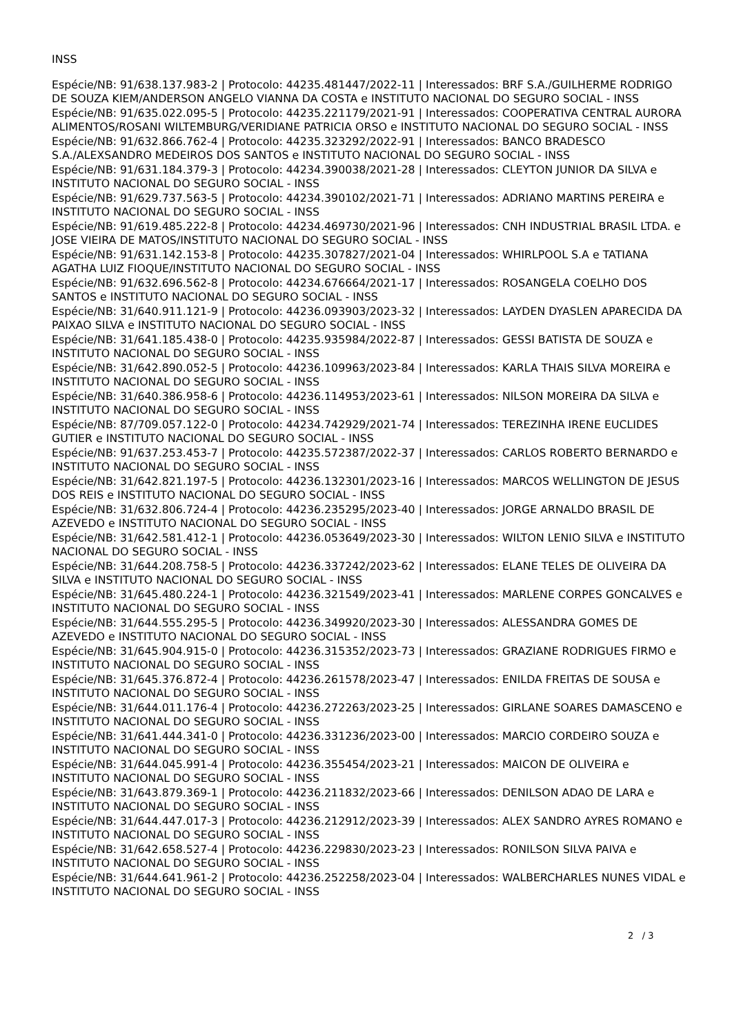INSS
Espécie/NB: 91/638.137.983-2 | Protocolo: 44235.481447/2022-11 | Interessados: BRF S.A./GUILHERME RODRIGO DE SOUZA KIEM/ANDERSON ANGELO VIANNA DA COSTA e INSTITUTO NACIONAL DO SEGURO SOCIAL - INSS
Espécie/NB: 91/635.022.095-5 | Protocolo: 44235.221179/2021-91 | Interessados: COOPERATIVA CENTRAL AURORA ALIMENTOS/ROSANI WILTEMBURG/VERIDIANE PATRICIA ORSO e INSTITUTO NACIONAL DO SEGURO SOCIAL - INSS
Espécie/NB: 91/632.866.762-4 | Protocolo: 44235.323292/2022-91 | Interessados: BANCO BRADESCO S.A./ALEXSANDRO MEDEIROS DOS SANTOS e INSTITUTO NACIONAL DO SEGURO SOCIAL - INSS
Espécie/NB: 91/631.184.379-3 | Protocolo: 44234.390038/2021-28 | Interessados: CLEYTON JUNIOR DA SILVA e INSTITUTO NACIONAL DO SEGURO SOCIAL - INSS
Espécie/NB: 91/629.737.563-5 | Protocolo: 44234.390102/2021-71 | Interessados: ADRIANO MARTINS PEREIRA e INSTITUTO NACIONAL DO SEGURO SOCIAL - INSS
Espécie/NB: 91/619.485.222-8 | Protocolo: 44234.469730/2021-96 | Interessados: CNH INDUSTRIAL BRASIL LTDA. e JOSE VIEIRA DE MATOS/INSTITUTO NACIONAL DO SEGURO SOCIAL - INSS
Espécie/NB: 91/631.142.153-8 | Protocolo: 44235.307827/2021-04 | Interessados: WHIRLPOOL S.A e TATIANA AGATHA LUIZ FIOQUE/INSTITUTO NACIONAL DO SEGURO SOCIAL - INSS
Espécie/NB: 91/632.696.562-8 | Protocolo: 44234.676664/2021-17 | Interessados: ROSANGELA COELHO DOS SANTOS e INSTITUTO NACIONAL DO SEGURO SOCIAL - INSS
Espécie/NB: 31/640.911.121-9 | Protocolo: 44236.093903/2023-32 | Interessados: LAYDEN DYASLEN APARECIDA DA PAIXAO SILVA e INSTITUTO NACIONAL DO SEGURO SOCIAL - INSS
Espécie/NB: 31/641.185.438-0 | Protocolo: 44235.935984/2022-87 | Interessados: GESSI BATISTA DE SOUZA e INSTITUTO NACIONAL DO SEGURO SOCIAL - INSS
Espécie/NB: 31/642.890.052-5 | Protocolo: 44236.109963/2023-84 | Interessados: KARLA THAIS SILVA MOREIRA e INSTITUTO NACIONAL DO SEGURO SOCIAL - INSS
Espécie/NB: 31/640.386.958-6 | Protocolo: 44236.114953/2023-61 | Interessados: NILSON MOREIRA DA SILVA e INSTITUTO NACIONAL DO SEGURO SOCIAL - INSS
Espécie/NB: 87/709.057.122-0 | Protocolo: 44234.742929/2021-74 | Interessados: TEREZINHA IRENE EUCLIDES GUTIER e INSTITUTO NACIONAL DO SEGURO SOCIAL - INSS
Espécie/NB: 91/637.253.453-7 | Protocolo: 44235.572387/2022-37 | Interessados: CARLOS ROBERTO BERNARDO e INSTITUTO NACIONAL DO SEGURO SOCIAL - INSS
Espécie/NB: 31/642.821.197-5 | Protocolo: 44236.132301/2023-16 | Interessados: MARCOS WELLINGTON DE JESUS DOS REIS e INSTITUTO NACIONAL DO SEGURO SOCIAL - INSS
Espécie/NB: 31/632.806.724-4 | Protocolo: 44236.235295/2023-40 | Interessados: JORGE ARNALDO BRASIL DE AZEVEDO e INSTITUTO NACIONAL DO SEGURO SOCIAL - INSS
Espécie/NB: 31/642.581.412-1 | Protocolo: 44236.053649/2023-30 | Interessados: WILTON LENIO SILVA e INSTITUTO NACIONAL DO SEGURO SOCIAL - INSS
Espécie/NB: 31/644.208.758-5 | Protocolo: 44236.337242/2023-62 | Interessados: ELANE TELES DE OLIVEIRA DA SILVA e INSTITUTO NACIONAL DO SEGURO SOCIAL - INSS
Espécie/NB: 31/645.480.224-1 | Protocolo: 44236.321549/2023-41 | Interessados: MARLENE CORPES GONCALVES e INSTITUTO NACIONAL DO SEGURO SOCIAL - INSS
Espécie/NB: 31/644.555.295-5 | Protocolo: 44236.349920/2023-30 | Interessados: ALESSANDRA GOMES DE AZEVEDO e INSTITUTO NACIONAL DO SEGURO SOCIAL - INSS
Espécie/NB: 31/645.904.915-0 | Protocolo: 44236.315352/2023-73 | Interessados: GRAZIANE RODRIGUES FIRMO e INSTITUTO NACIONAL DO SEGURO SOCIAL - INSS
Espécie/NB: 31/645.376.872-4 | Protocolo: 44236.261578/2023-47 | Interessados: ENILDA FREITAS DE SOUSA e INSTITUTO NACIONAL DO SEGURO SOCIAL - INSS
Espécie/NB: 31/644.011.176-4 | Protocolo: 44236.272263/2023-25 | Interessados: GIRLANE SOARES DAMASCENO e INSTITUTO NACIONAL DO SEGURO SOCIAL - INSS
Espécie/NB: 31/641.444.341-0 | Protocolo: 44236.331236/2023-00 | Interessados: MARCIO CORDEIRO SOUZA e INSTITUTO NACIONAL DO SEGURO SOCIAL - INSS
Espécie/NB: 31/644.045.991-4 | Protocolo: 44236.355454/2023-21 | Interessados: MAICON DE OLIVEIRA e INSTITUTO NACIONAL DO SEGURO SOCIAL - INSS
Espécie/NB: 31/643.879.369-1 | Protocolo: 44236.211832/2023-66 | Interessados: DENILSON ADAO DE LARA e INSTITUTO NACIONAL DO SEGURO SOCIAL - INSS
Espécie/NB: 31/644.447.017-3 | Protocolo: 44236.212912/2023-39 | Interessados: ALEX SANDRO AYRES ROMANO e INSTITUTO NACIONAL DO SEGURO SOCIAL - INSS
Espécie/NB: 31/642.658.527-4 | Protocolo: 44236.229830/2023-23 | Interessados: RONILSON SILVA PAIVA e INSTITUTO NACIONAL DO SEGURO SOCIAL - INSS
Espécie/NB: 31/644.641.961-2 | Protocolo: 44236.252258/2023-04 | Interessados: WALBERCHARLES NUNES VIDAL e INSTITUTO NACIONAL DO SEGURO SOCIAL - INSS
2 / 3